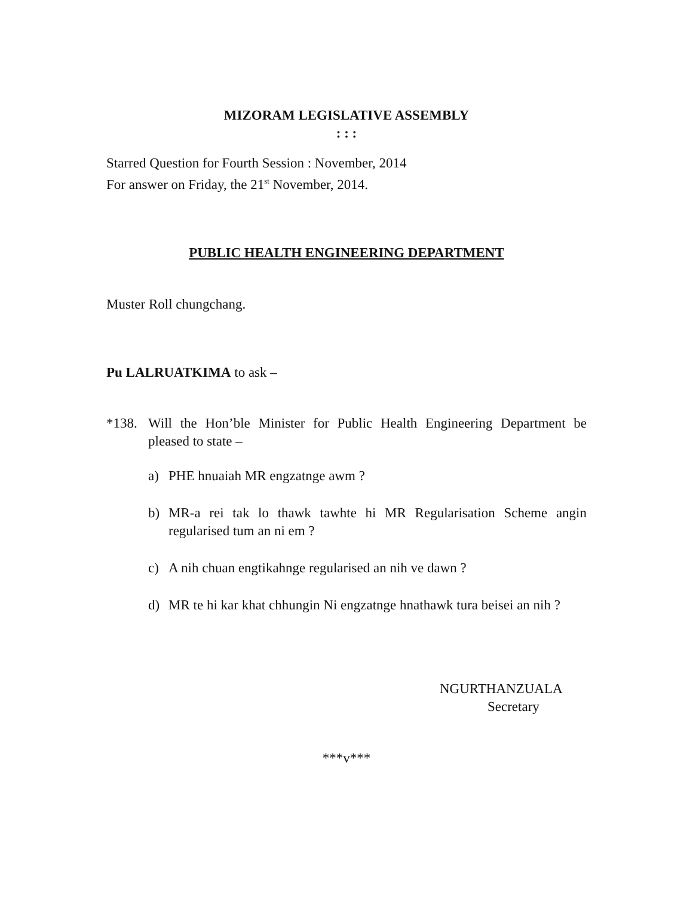MIZORAM LEGISLATIVE ASSEMBLY
: : :
Starred Question for Fourth Session : November, 2014
For answer on Friday, the 21<sup>st</sup> November, 2014.
PUBLIC HEALTH ENGINEERING DEPARTMENT
Muster Roll chungchang.
Pu LALRUATKIMA to ask –
*138. Will the Hon’ble Minister for Public Health Engineering Department be pleased to state –
a) PHE hnuaiah MR engzatnge awm ?
b) MR-a rei tak lo thawk tawhte hi MR Regularisation Scheme angin regularised tum an ni em ?
c) A nih chuan engtikahnge regularised an nih ve dawn ?
d) MR te hi kar khat chhungin Ni engzatnge hnathawk tura beisei an nih ?
NGURTHANZUALA
Secretary
***v***